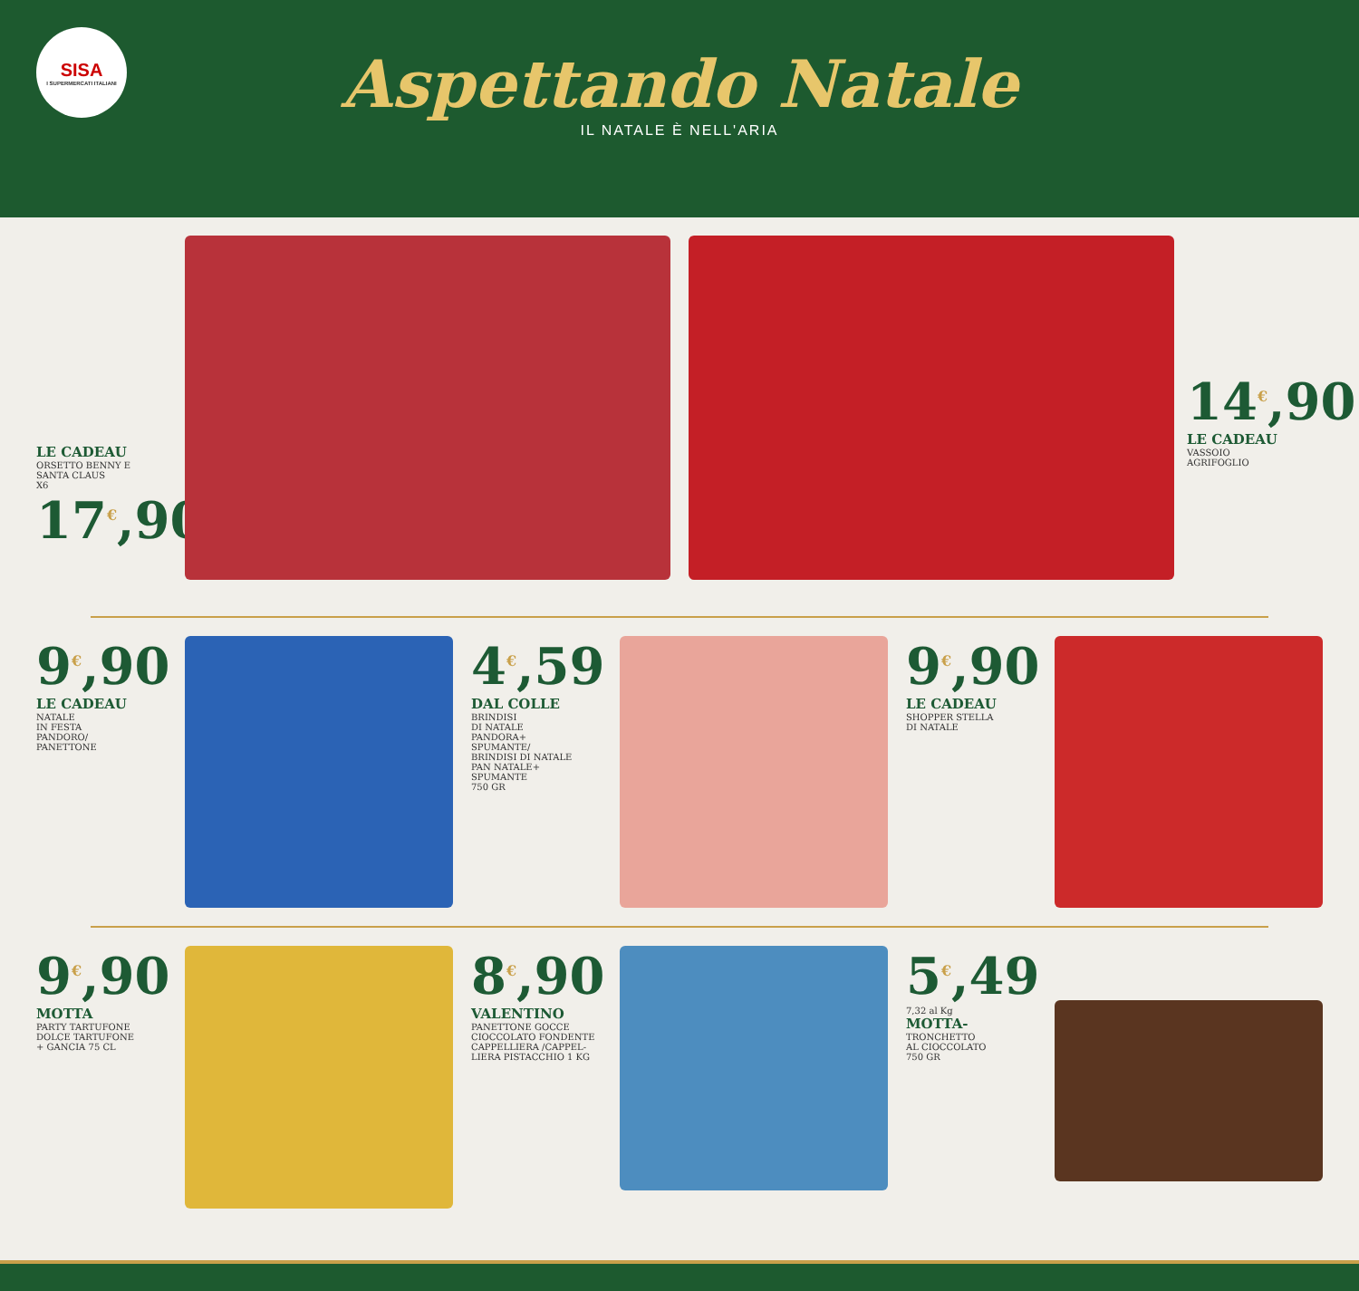SISA
I SUPERMERCATI ITALIANI
Aspettando Natale
IL NATALE È NELL'ARIA
LE CADEAU
ORSETTO BENNY E
SANTA CLAUS
X6
17<sup>€</sup>,90
14<sup>€</sup>,90
LE CADEAU
VASSOIO
AGRIFOGLIO
9<sup>€</sup>,90
LE CADEAU
NATALE
IN FESTA
PANDORO/
PANETTONE
4<sup>€</sup>,59
DAL COLLE
BRINDISI
DI NATALE
PANDORA+
SPUMANTE/
BRINDISI DI NATALE
PAN NATALE+
SPUMANTE
750 GR
9<sup>€</sup>,90
LE CADEAU
SHOPPER STELLA
DI NATALE
9<sup>€</sup>,90
MOTTA
PARTY TARTUFONE
DOLCE TARTUFONE
+ GANCIA 75 CL
8<sup>€</sup>,90
VALENTINO
PANETTONE GOCCE
CIOCCOLATO FONDENTE
CAPPELLIERA /CAPPEL-
LIERA PISTACCHIO 1 KG
5<sup>€</sup>,49
7,32 al Kg
MOTTA-
TRONCHETTO
AL CIOCCOLATO
750 GR